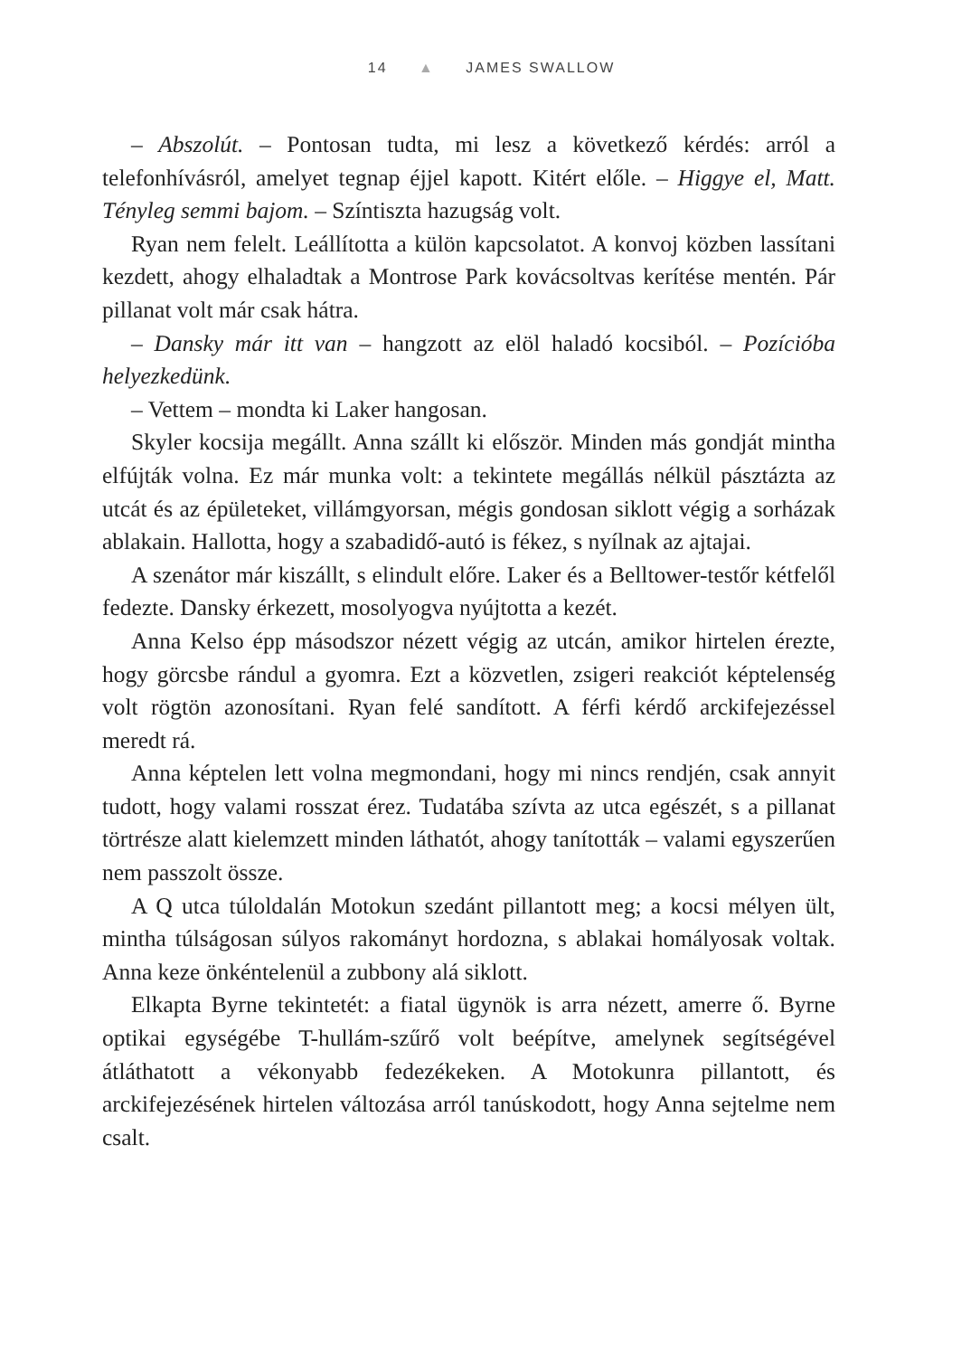14 ▲ JAMES SWALLOW
– Abszolút. – Pontosan tudta, mi lesz a következő kérdés: arról a telefonhívásról, amelyet tegnap éjjel kapott. Kitért előle. – Higgye el, Matt. Tényleg semmi bajom. – Színtiszta hazugság volt.
Ryan nem felelt. Leállította a külön kapcsolatot. A konvoj közben lassítani kezdett, ahogy elhaladtak a Montrose Park kovácsoltvas kerítése mentén. Pár pillanat volt már csak hátra.
– Dansky már itt van – hangzott az elöl haladó kocsiból. – Pozícióba helyezkedünk.
– Vettem – mondta ki Laker hangosan.
Skyler kocsija megállt. Anna szállt ki először. Minden más gondját mintha elfújták volna. Ez már munka volt: a tekintete megállás nélkül pásztázta az utcát és az épületeket, villámgyorsan, mégis gondosan siklott végig a sorházak ablakain. Hallotta, hogy a szabadidő-autó is fékez, s nyílnak az ajtajai.
A szenátor már kiszállt, s elindult előre. Laker és a Belltower-testőr kétfelől fedezte. Dansky érkezett, mosolyogva nyújtotta a kezét.
Anna Kelso épp másodszor nézett végig az utcán, amikor hirtelen érezte, hogy görcsbe rándul a gyomra. Ezt a közvetlen, zsigeri reakciót képtelenség volt rögtön azonosítani. Ryan felé sandított. A férfi kérdő arckifejezéssel meredt rá.
Anna képtelen lett volna megmondani, hogy mi nincs rendjén, csak annyit tudott, hogy valami rosszat érez. Tudatába szívta az utca egészét, s a pillanat törtrésze alatt kielemzett minden láthatót, ahogy tanították – valami egyszerűen nem passzolt össze.
A Q utca túloldalán Motokun szedánt pillantott meg; a kocsi mélyen ült, mintha túlságosan súlyos rakományt hordozna, s ablakai homályosak voltak. Anna keze önkéntelenül a zubbony alá siklott.
Elkapta Byrne tekintetét: a fiatal ügynök is arra nézett, amerre ő. Byrne optikai egységébe T-hullám-szűrő volt beépítve, amelynek segítségével átláthatott a vékonyabb fedezékeken. A Motokunra pillantott, és arckifejezésének hirtelen változása arról tanúskodott, hogy Anna sejtelme nem csalt.